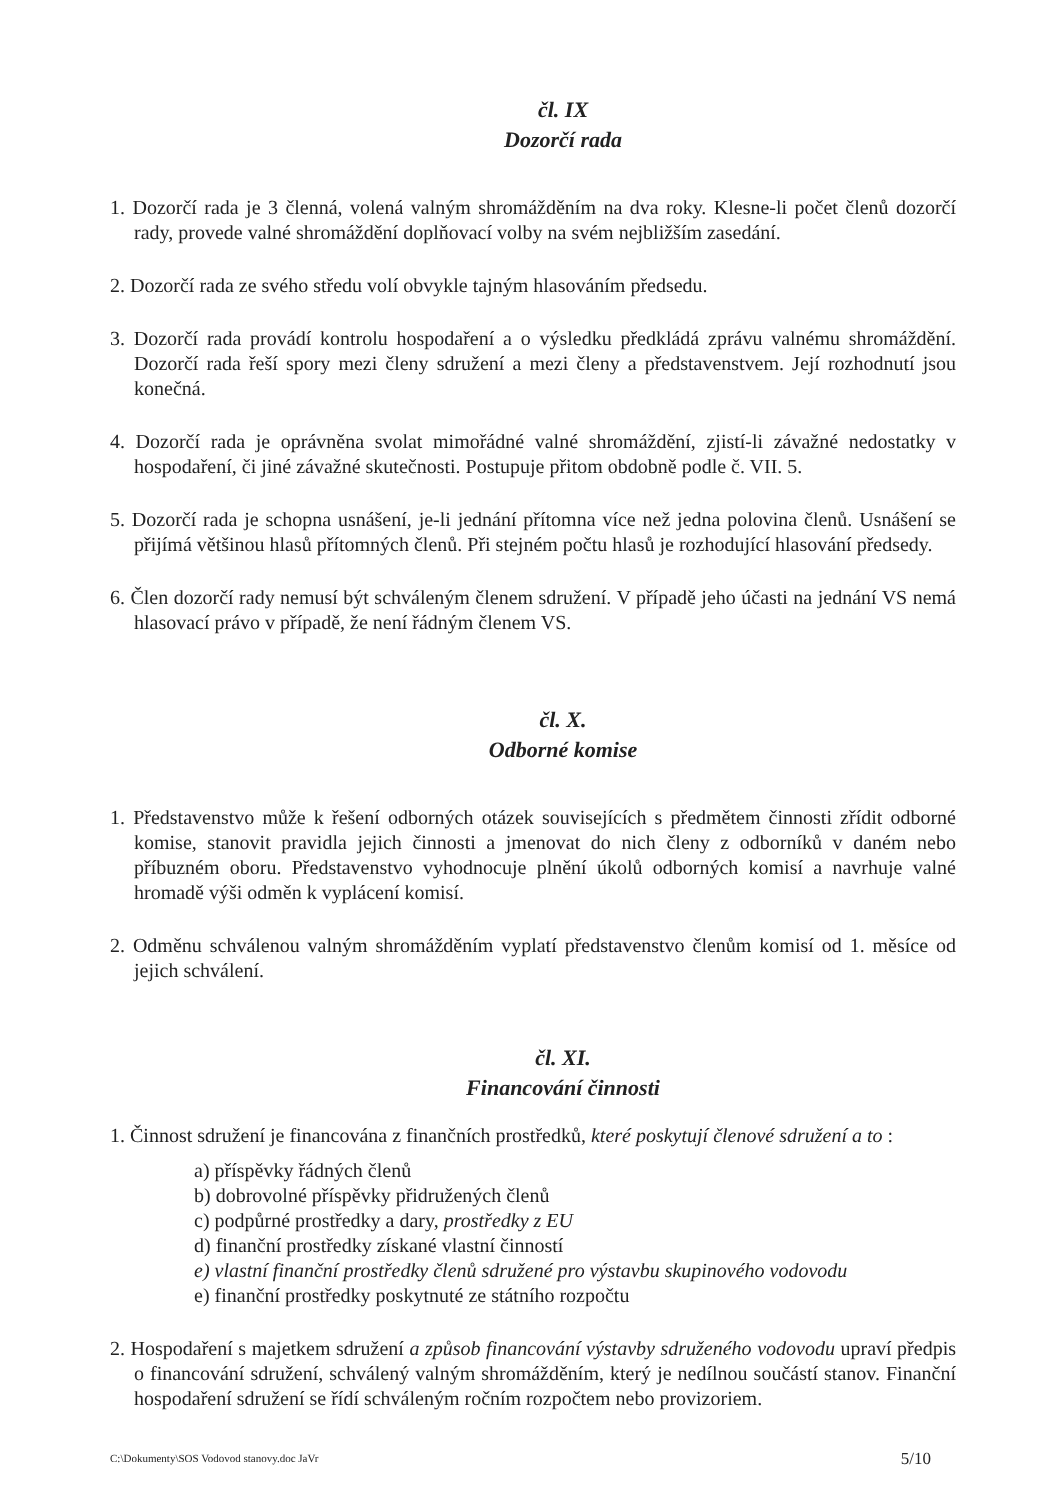čl. IX
Dozorčí rada
1. Dozorčí rada je 3 členná, volená valným shromážděním na dva roky. Klesne-li počet členů dozorčí rady, provede valné shromáždění doplňovací volby na svém nejbližším zasedání.
2. Dozorčí rada ze svého středu volí obvykle tajným hlasováním předsedu.
3. Dozorčí rada provádí kontrolu hospodaření a o výsledku předkládá zprávu valnému shromáždění. Dozorčí rada řeší spory mezi členy sdružení a mezi členy a představenstvem. Její rozhodnutí jsou konečná.
4. Dozorčí rada je oprávněna svolat mimořádné valné shromáždění, zjistí-li závažné nedostatky v hospodaření, či jiné závažné skutečnosti. Postupuje přitom obdobně podle č. VII. 5.
5. Dozorčí rada je schopna usnášení, je-li jednání přítomna více než jedna polovina členů. Usnášení se přijímá většinou hlasů přítomných členů. Při stejném počtu hlasů je rozhodující hlasování předsedy.
6. Člen dozorčí rady nemusí být schváleným členem sdružení. V případě jeho účasti na jednání VS nemá hlasovací právo v případě, že není řádným členem VS.
čl. X.
Odborné komise
1. Představenstvo může k řešení odborných otázek souvisejících s předmětem činnosti zřídit odborné komise, stanovit pravidla jejich činnosti a jmenovat do nich členy z odborníků v daném nebo příbuzném oboru. Představenstvo vyhodnocuje plnění úkolů odborných komisí a navrhuje valné hromadě výši odměn k vyplácení komisí.
2. Odměnu schválenou valným shromážděním vyplatí představenstvo členům komisí od 1. měsíce od jejich schválení.
čl. XI.
Financování činnosti
1. Činnost sdružení je financována z finančních prostředků, které poskytují členové sdružení a to :
a) příspěvky řádných členů
b) dobrovolné příspěvky přidružených členů
c) podpůrné prostředky a dary, prostředky z EU
d) finanční prostředky získané vlastní činností
e) vlastní finanční prostředky členů sdružené pro výstavbu skupinového vodovodu
e) finanční prostředky poskytnuté ze státního rozpočtu
2. Hospodaření s majetkem sdružení a způsob financování výstavby sdruženého vodovodu upraví předpis o financování sdružení, schválený valným shromážděním, který je nedílnou součástí stanov. Finanční hospodaření sdružení se řídí schváleným ročním rozpočtem nebo provizoriem.
C:\Dokumenty\SOS Vodovod stanovy.doc JaVr 5/10